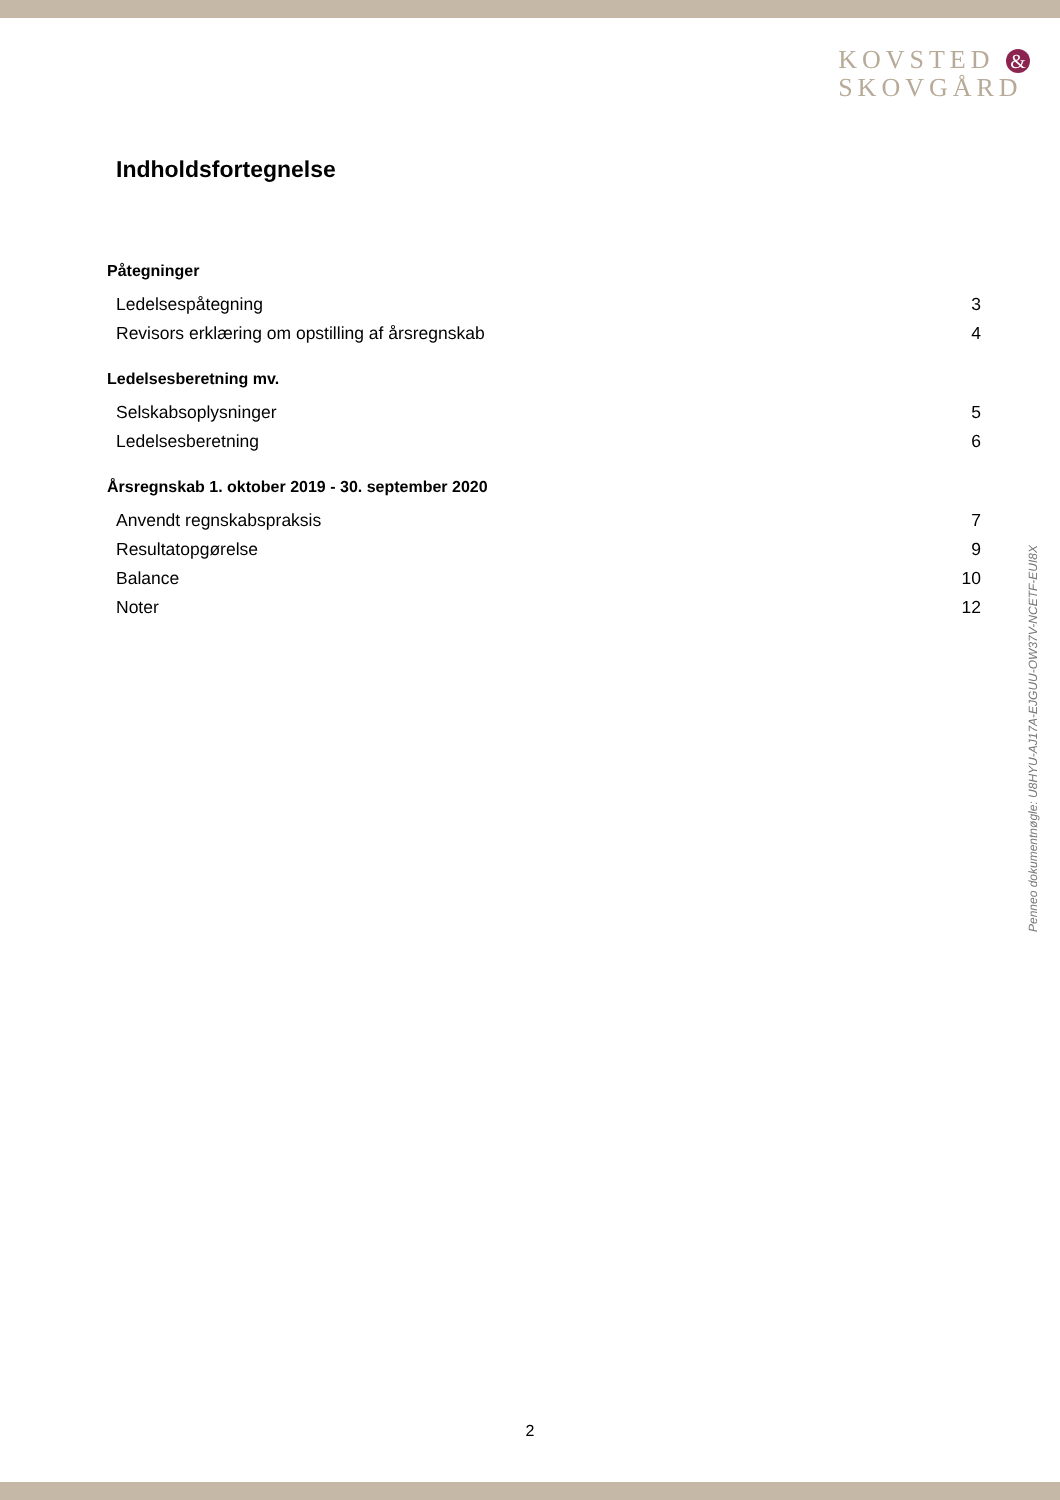KOVSTED &
SKOVGÅRD
Indholdsfortegnelse
Påtegninger
Ledelsespåtegning 3
Revisors erklæring om opstilling af årsregnskab 4
Ledelsesberetning mv.
Selskabsoplysninger 5
Ledelsesberetning 6
Årsregnskab 1. oktober 2019 - 30. september 2020
Anvendt regnskabspraksis 7
Resultatopgørelse 9
Balance 10
Noter 12
Penneo dokumentnøgle: U8HYU-AJ17A-EJGUU-OW37V-NCETF-EUI8X
2